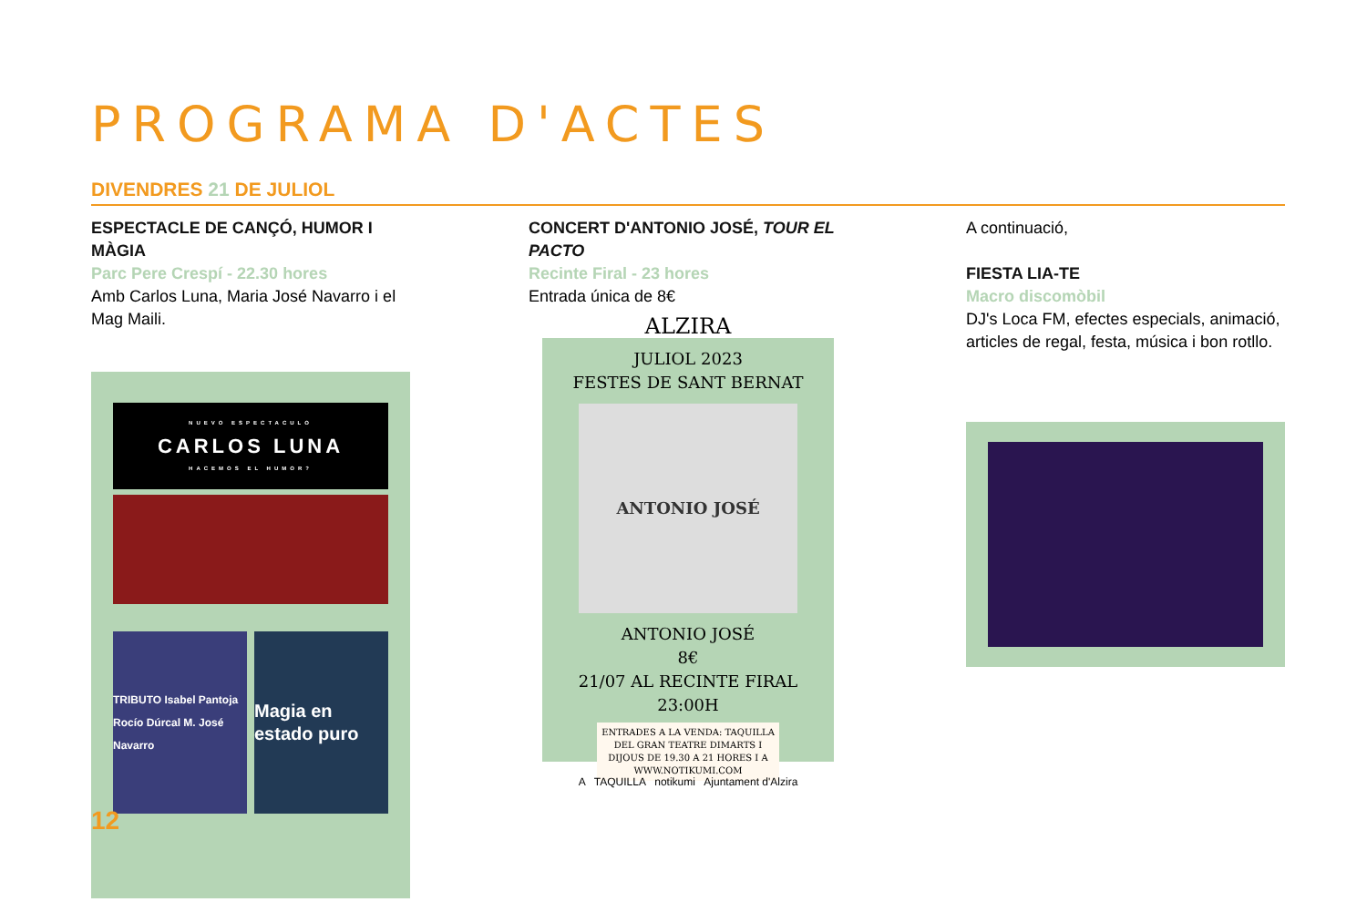PROGRAMA D'ACTES
DIVENDRES 21 DE JULIOL
ESPECTACLE DE CANÇÓ, HUMOR I MÀGIA
Parc Pere Crespí - 22.30 hores
Amb Carlos Luna, Maria José Navarro i el Mag Maili.
NUEVO ESPECTACULO
CARLOS LUNA
HACEMOS EL HUMOR?
TRIBUTO Isabel Pantoja Rocío Dúrcal M. José Navarro
Magia en estado puro
CONCERT D'ANTONIO JOSÉ, TOUR EL PACTO
Recinte Firal - 23 hores
Entrada única de 8€
ALZIRA
JULIOL 2023
FESTES DE SANT BERNAT
ANTONIO JOSÉ
ANTONIO JOSÉ
8€
21/07 AL RECINTE FIRAL 23:00H
ENTRADES A LA VENDA: TAQUILLA DEL GRAN TEATRE DIMARTS I DIJOUS DE 19.30 A 21 HORES I A WWW.NOTIKUMI.COM
A TAQUILLA notikumi Ajuntament d'Alzira
A continuació,
FIESTA LIA-TE
Macro discomòbil
DJ's Loca FM, efectes especials, animació, articles de regal, festa, música i bon rotllo.
12